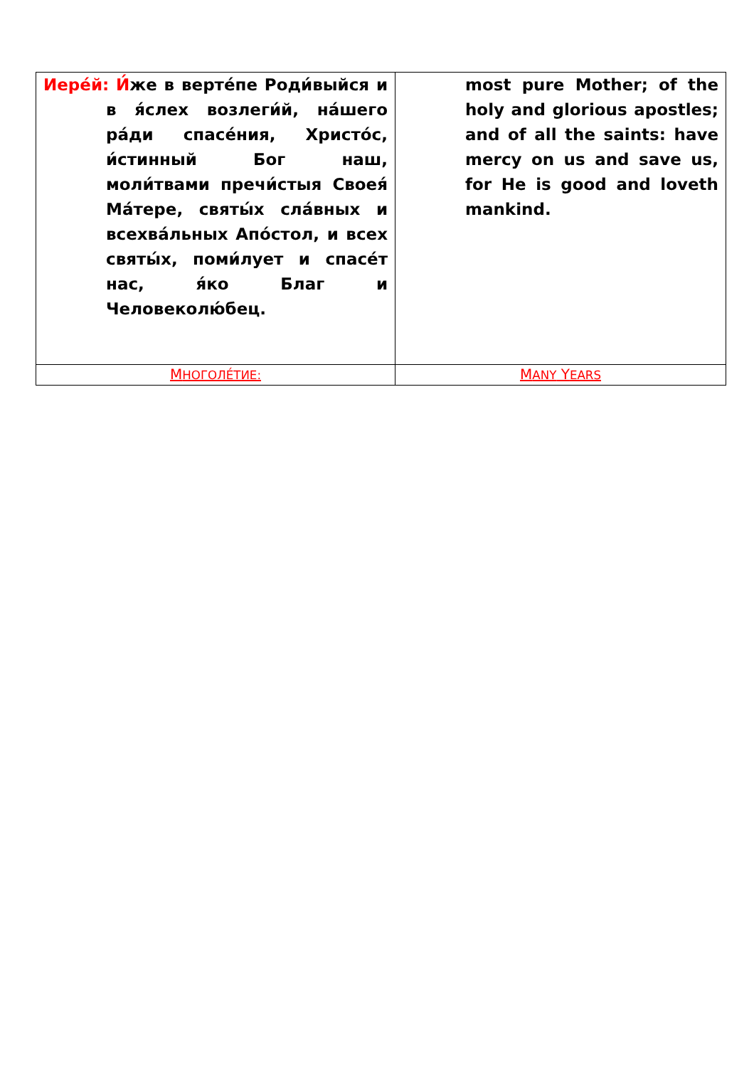| Иере́й: И́ же в верте́пе Роди́выйся и в я́слех возлеги́й, на́шего ра́ди спасе́ния, Христо́с, и́стинный Бог наш, моли́твами пречи́стыя Своея́ Ма́тере, святы́х сла́вных и всехва́льных Апо́стол, и всех святы́х, поми́лует и спасе́т нас, я́ко Благ и Человеколю́бец. | most pure Mother; of the holy and glorious apostles; and of all the saints: have mercy on us and save us, for He is good and loveth mankind. |
| М НОГОЛЕ́ТИЕ: | M ANY Y EARS |